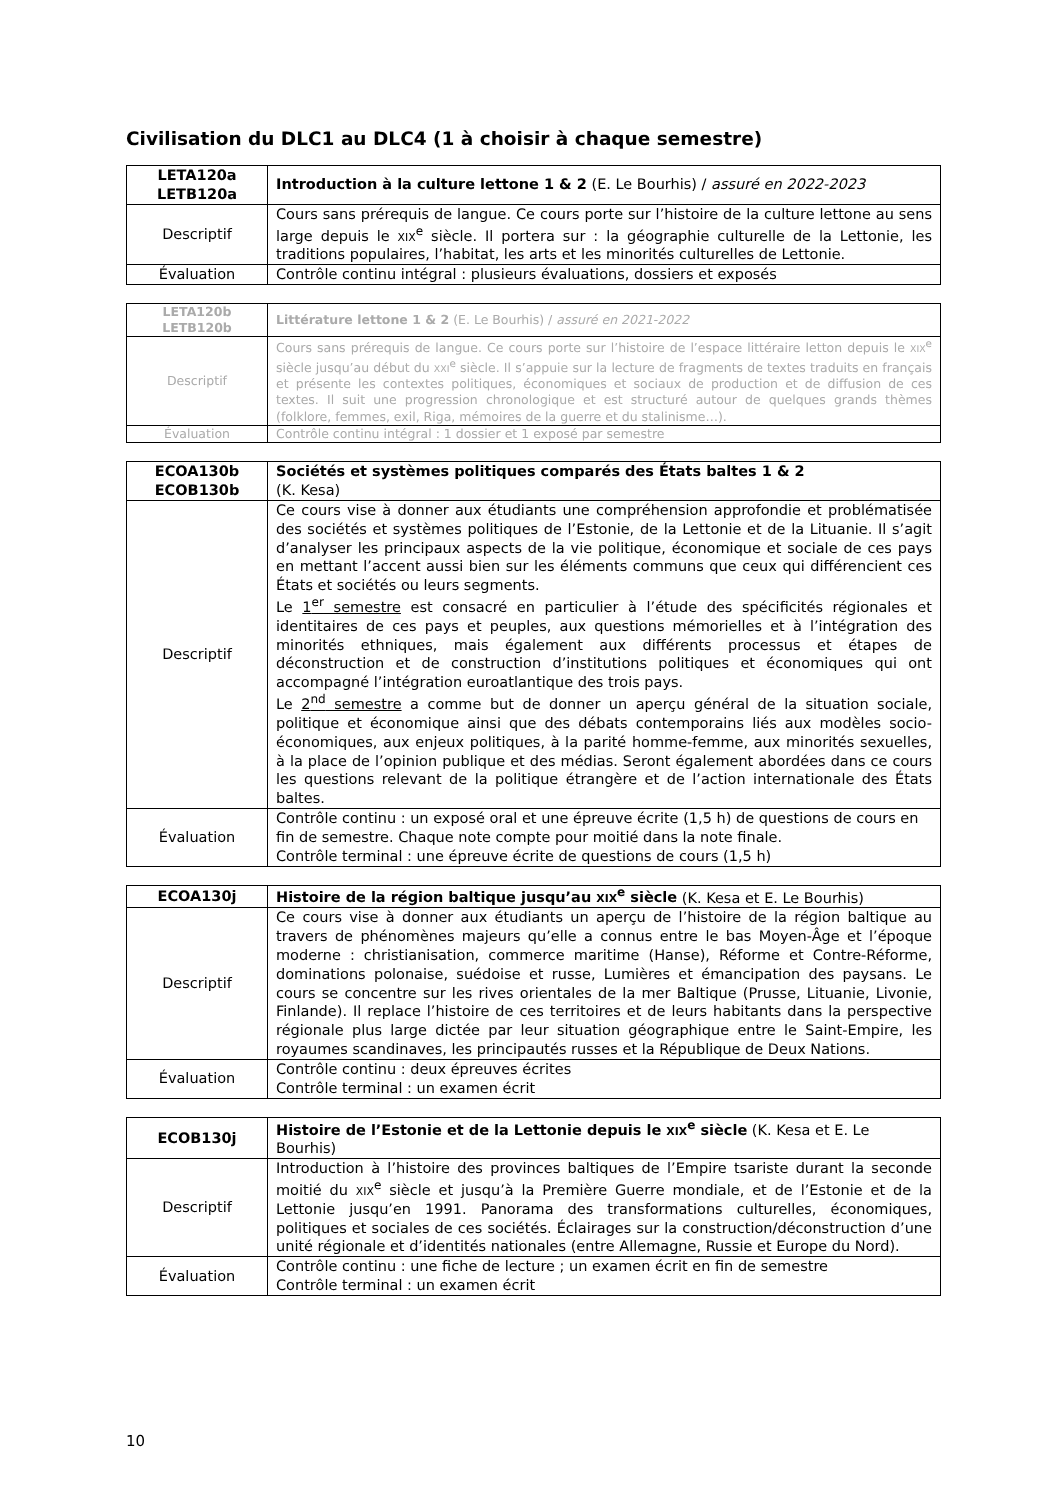Civilisation du DLC1 au DLC4 (1 à choisir à chaque semestre)
| LETA120a LETB120a | Introduction à la culture lettone 1 & 2 (E. Le Bourhis) / assuré en 2022-2023 |
| Descriptif | Cours sans prérequis de langue. Ce cours porte sur l’histoire de la culture lettone au sens large depuis le XIX<sup>e</sup> siècle. Il portera sur : la géographie culturelle de la Lettonie, les traditions populaires, l’habitat, les arts et les minorités culturelles de Lettonie. |
| Évaluation | Contrôle continu intégral : plusieurs évaluations, dossiers et exposés |
| LETA120b LETB120b | Littérature lettone 1 & 2 (E. Le Bourhis) / assuré en 2021-2022 |
| Descriptif | Cours sans prérequis de langue. Ce cours porte sur l’histoire de l’espace littéraire letton depuis le XIX<sup>e</sup> siècle jusqu’au début du XXI<sup>e</sup> siècle. Il s’appuie sur la lecture de fragments de textes traduits en français et présente les contextes politiques, économiques et sociaux de production et de diffusion de ces textes. Il suit une progression chronologique et est structuré autour de quelques grands thèmes (folklore, femmes, exil, Riga, mémoires de la guerre et du stalinisme…). |
| Évaluation | Contrôle continu intégral : 1 dossier et 1 exposé par semestre |
| ECOA130b ECOB130b | Sociétés et systèmes politiques comparés des États baltes 1 & 2 (K. Kesa) |
| Descriptif | Ce cours vise à donner aux étudiants une compréhension approfondie et problématisée des sociétés et systèmes politiques de l’Estonie, de la Lettonie et de la Lituanie. Il s’agit d’analyser les principaux aspects de la vie politique, économique et sociale de ces pays en mettant l’accent aussi bien sur les éléments communs que ceux qui différencient ces États et sociétés ou leurs segments. Le 1<sup>er</sup> semestre est consacré en particulier à l’étude des spécificités régionales et identitaires de ces pays et peuples, aux questions mémorielles et à l’intégration des minorités ethniques, mais également aux différents processus et étapes de déconstruction et de construction d’institutions politiques et économiques qui ont accompagné l’intégration euroatlantique des trois pays. Le 2<sup>nd</sup> semestre a comme but de donner un aperçu général de la situation sociale, politique et économique ainsi que des débats contemporains liés aux modèles socio-économiques, aux enjeux politiques, à la parité homme-femme, aux minorités sexuelles, à la place de l’opinion publique et des médias. Seront également abordées dans ce cours les questions relevant de la politique étrangère et de l’action internationale des États baltes. |
| Évaluation | Contrôle continu : un exposé oral et une épreuve écrite (1,5 h) de questions de cours en fin de semestre. Chaque note compte pour moitié dans la note finale. Contrôle terminal : une épreuve écrite de questions de cours (1,5 h) |
| ECOA130j | Histoire de la région baltique jusqu’au XIX<sup>e</sup> siècle (K. Kesa et E. Le Bourhis) |
| Descriptif | Ce cours vise à donner aux étudiants un aperçu de l’histoire de la région baltique au travers de phénomènes majeurs qu’elle a connus entre le bas Moyen-Âge et l’époque moderne : christianisation, commerce maritime (Hanse), Réforme et Contre-Réforme, dominations polonaise, suédoise et russe, Lumières et émancipation des paysans. Le cours se concentre sur les rives orientales de la mer Baltique (Prusse, Lituanie, Livonie, Finlande). Il replace l’histoire de ces territoires et de leurs habitants dans la perspective régionale plus large dictée par leur situation géographique entre le Saint-Empire, les royaumes scandinaves, les principautés russes et la République de Deux Nations. |
| Évaluation | Contrôle continu : deux épreuves écrites Contrôle terminal : un examen écrit |
| ECOB130j | Histoire de l’Estonie et de la Lettonie depuis le XIX<sup>e</sup> siècle (K. Kesa et E. Le Bourhis) |
| Descriptif | Introduction à l’histoire des provinces baltiques de l’Empire tsariste durant la seconde moitié du XIX<sup>e</sup> siècle et jusqu’à la Première Guerre mondiale, et de l’Estonie et de la Lettonie jusqu’en 1991. Panorama des transformations culturelles, économiques, politiques et sociales de ces sociétés. Éclairages sur la construction/déconstruction d’une unité régionale et d’identités nationales (entre Allemagne, Russie et Europe du Nord). |
| Évaluation | Contrôle continu : une fiche de lecture ; un examen écrit en fin de semestre Contrôle terminal : un examen écrit |
10